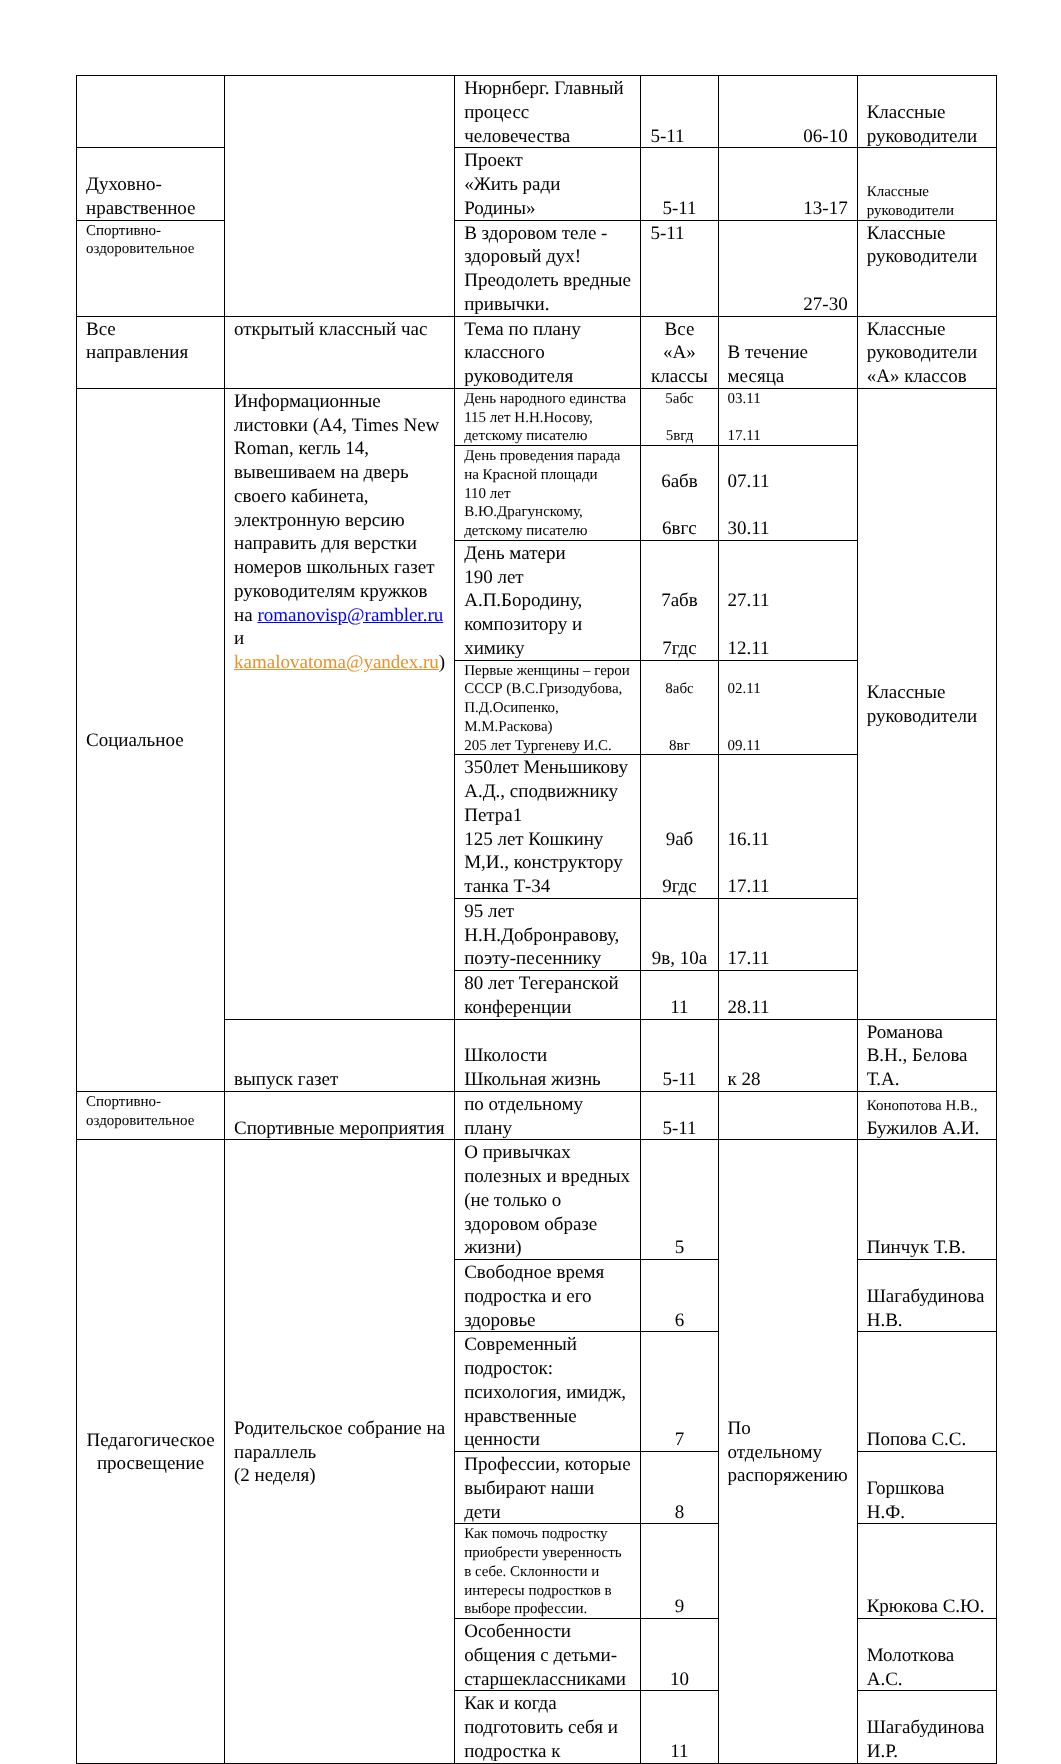| | | Нюрнберг. Главный процесс человечества | 5-11 | 06-10 | Классные руководители |
| Духовно-нравственное | | Проект «Жить ради Родины» | 5-11 | 13-17 | Классные руководители |
| Спортивно-оздоровительное | | В здоровом теле - здоровый дух! Преодолеть вредные привычки. | 5-11 | 27-30 | Классные руководители |
| Все направления | открытый классный час | Тема по плану классного руководителя | Все «А» классы | В течение месяца | Классные руководители «А» классов |
| Социальное | Информационные листовки (А4, Times New Roman, кегль 14, вывешиваем на дверь своего кабинета, электронную версию направить для верстки номеров школьных газет руководителям кружков на romanovisp@rambler.ru и kamalovatoma@yandex.ru ) | День народного единства 115 лет Н.Н.Носову, детскому писателю | 5абс 5вгд | 03.11 17.11 | Классные руководители |
| | | День проведения парада на Красной площади 110 лет В.Ю.Драгунскому, детскому писателю | 6абв 6вгс | 07.11 30.11 | |
| | | День матери 190 лет А.П.Бородину, композитору и химику | 7абв 7гдс | 27.11 12.11 | |
| | | Первые женщины – герои СССР (В.С.Гризодубова, П.Д.Осипенко, М.М.Раскова) 205 лет Тургеневу И.С. | 8абс 8вг | 02.11 09.11 | |
| | | 350лет Меньшикову А.Д., сподвижнику Петра1 125 лет Кошкину М,И., конструктору танка Т-34 | 9аб 9гдс | 16.11 17.11 | |
| | | 95 лет Н.Н.Добронравову, поэту-песеннику | 9в, 10а | 17.11 | |
| | | 80 лет Тегеранской конференции | 11 | 28.11 | |
| | выпуск газет | Школости Школьная жизнь | 5-11 | к 28 | Романова В.Н., Белова Т.А. |
| Спортивно-оздоровительное | Спортивные мероприятия | по отдельному плану | 5-11 | | Конопотова Н.В., Бужилов А.И. |
| Педагогическое просвещение | Родительское собрание на параллель (2 неделя) | О привычках полезных и вредных (не только о здоровом образе жизни) | 5 | По отдельному распоряжению | Пинчук Т.В. |
| | | Свободное время подростка и его здоровье | 6 | | Шагабудинова Н.В. |
| | | Современный подросток: психология, имидж, нравственные ценности | 7 | | Попова С.С. |
| | | Профессии, которые выбирают наши дети | 8 | | Горшкова Н.Ф. |
| | | Как помочь подростку приобрести уверенность в себе. Склонности и интересы подростков в выборе профессии. | 9 | | Крюкова С.Ю. |
| | | Особенности общения с детьми-старшеклассниками | 10 | | Молоткова А.С. |
| | | Как и когда подготовить себя и подростка к | 11 | | Шагабудинова И.Р. |